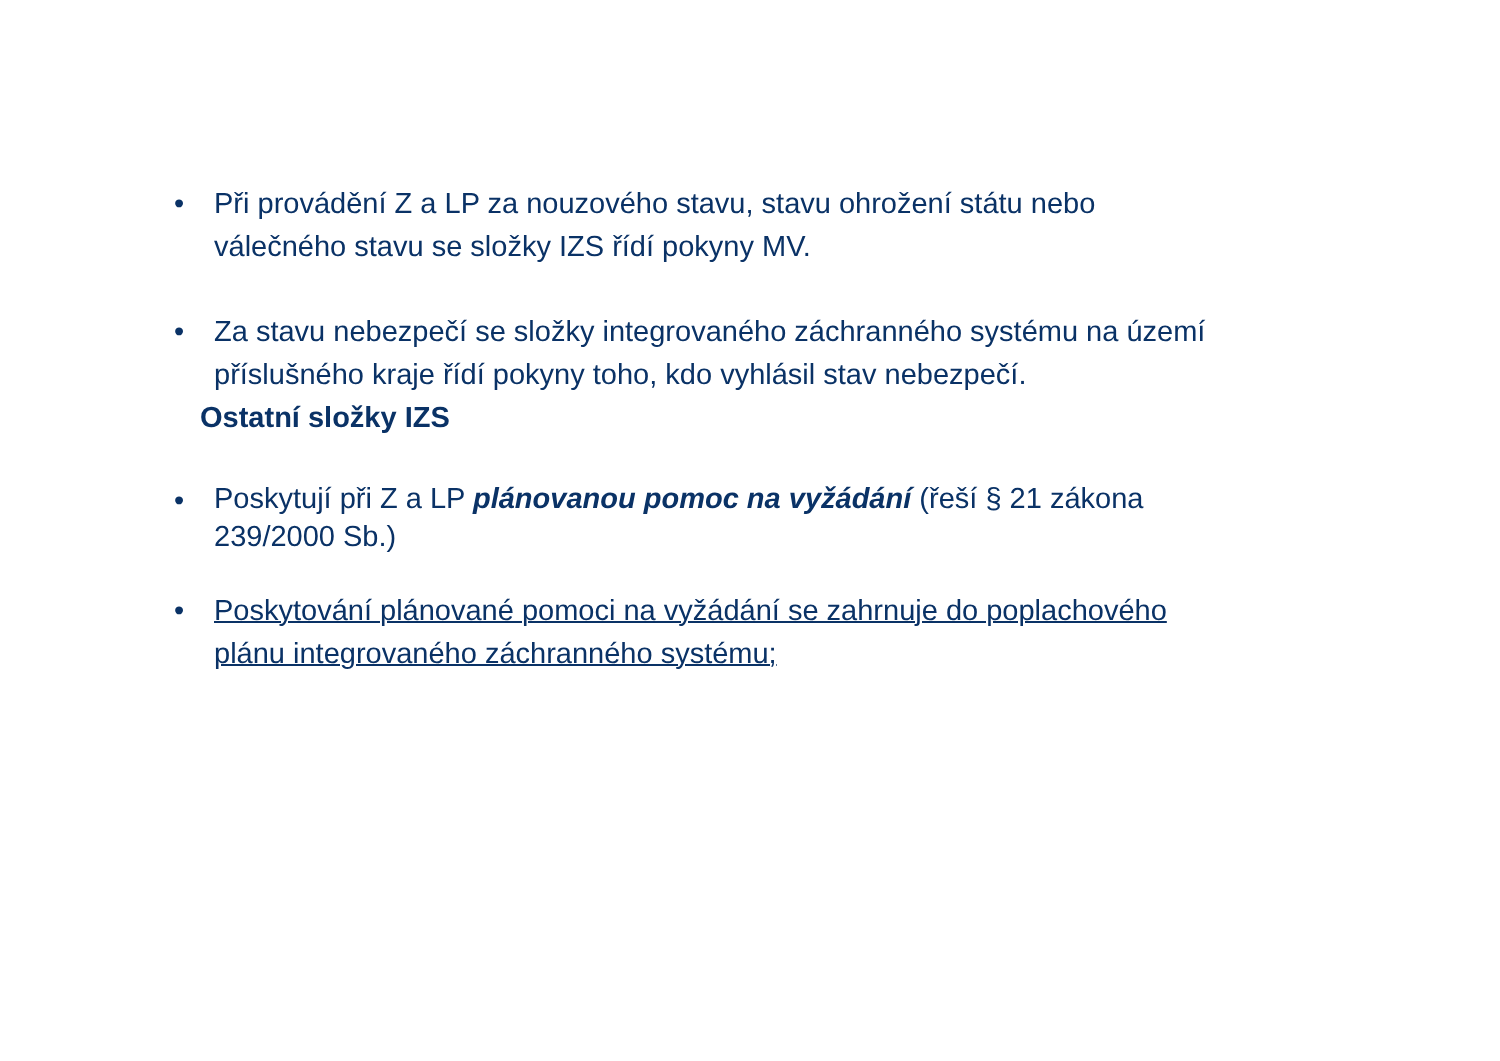• Při provádění Z a LP za nouzového stavu, stavu ohrožení státu nebo válečného stavu se složky IZS řídí pokyny MV.
• Za stavu nebezpečí se složky integrovaného záchranného systému na území příslušného kraje řídí pokyny toho, kdo vyhlásil stav nebezpečí.
Ostatní složky IZS
•
Poskytují při Z a LP plánovanou pomoc na vyžádání (řeší § 21 zákona 239/2000 Sb.)
• Poskytování plánované pomoci na vyžádání se zahrnuje do poplachového plánu integrovaného záchranného systému;